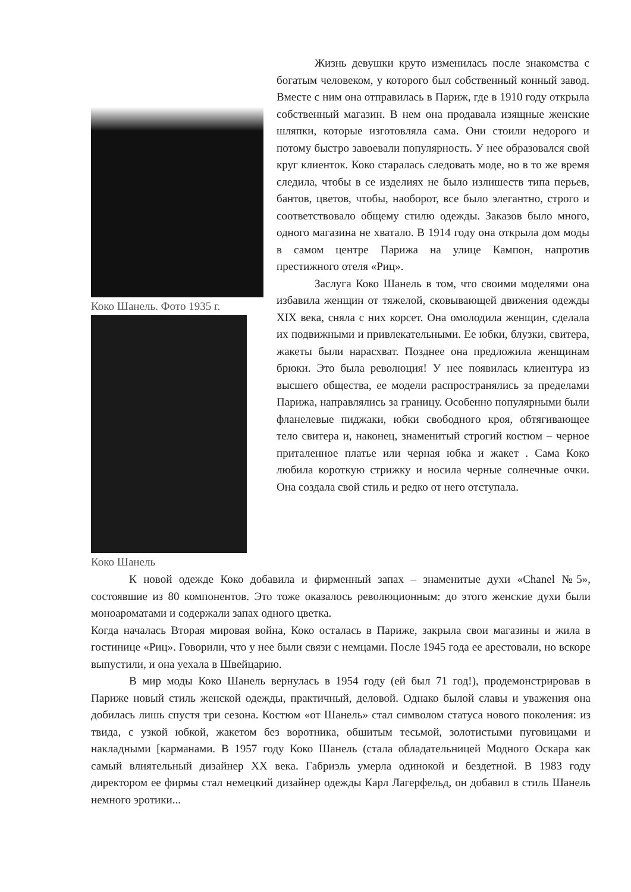Коко Шанель. Фото 1935 г.
Коко Шанель
Жизнь девушки круто изменилась после знакомства с богатым человеком, у которого был собственный конный завод. Вместе с ним она отправилась в Париж, где в 1910 году открыла собственный магазин. В нем она продавала изящные женские шляпки, которые изготовляла сама. Они стоили недорого и потому быстро завоевали популярность. У нее образовался свой круг клиенток. Коко старалась следовать моде, но в то же время следила, чтобы в се изделиях не было излишеств типа перьев, бантов, цветов, чтобы, наоборот, все было элегантно, строго и соответствовало общему стилю одежды. Заказов было много, одного магазина не хватало. В 1914 году она открыла дом моды в самом центре Парижа на улице Кампон, напротив престижного отеля «Риц».
Заслуга Коко Шанель в том, что своими моделями она избавила женщин от тяжелой, сковывающей движения одежды XIX века, сняла с них корсет. Она омолодила женщин, сделала их подвижными и привлекательными. Ее юбки, блузки, свитера, жакеты были нарасхват. Позднее она предложила женщинам брюки. Это была революция! У нее появилась клиентура из высшего общества, ее модели распространялись за пределами Парижа, направлялись за границу. Особенно популярными были фланелевые пиджаки, юбки свободного кроя, обтягивающее тело свитера и, наконец, знаменитый строгий костюм – черное приталенное платье или черная юбка и жакет . Сама Коко любила короткую стрижку и носила черные солнечные очки. Она создала свой стиль и редко от него отступала.
К новой одежде Коко добавила и фирменный запах – знаменитые духи «Chanel №5», состоявшие из 80 компонентов. Это тоже оказалось революционным: до этого женские духи были моноароматами и содержали запах одного цветка.
Когда началась Вторая мировая война, Коко осталась в Париже, закрыла свои магазины и жила в гостинице «Риц». Говорили, что у нее были связи с немцами. После 1945 года ее арестовали, но вскоре выпустили, и она уехала в Швейцарию.
В мир моды Коко Шанель вернулась в 1954 году (ей был 71 год!), продемонстрировав в Париже новый стиль женской одежды, практичный, деловой. Однако былой славы и уважения она добилась лишь спустя три сезона. Костюм «от Шанель» стал символом статуса нового поколения: из твида, с узкой юбкой, жакетом без воротника, обшитым тесьмой, золотистыми пуговицами и накладными [карманами. В 1957 году Коко Шанель (стала обладательницей Модного Оскара как самый влиятельный дизайнер XX века. Габриэль умерла одинокой и бездетной. В 1983 году директором ее фирмы стал немецкий дизайнер одежды Карл Лагерфельд, он добавил в стиль Шанель немного эротики...